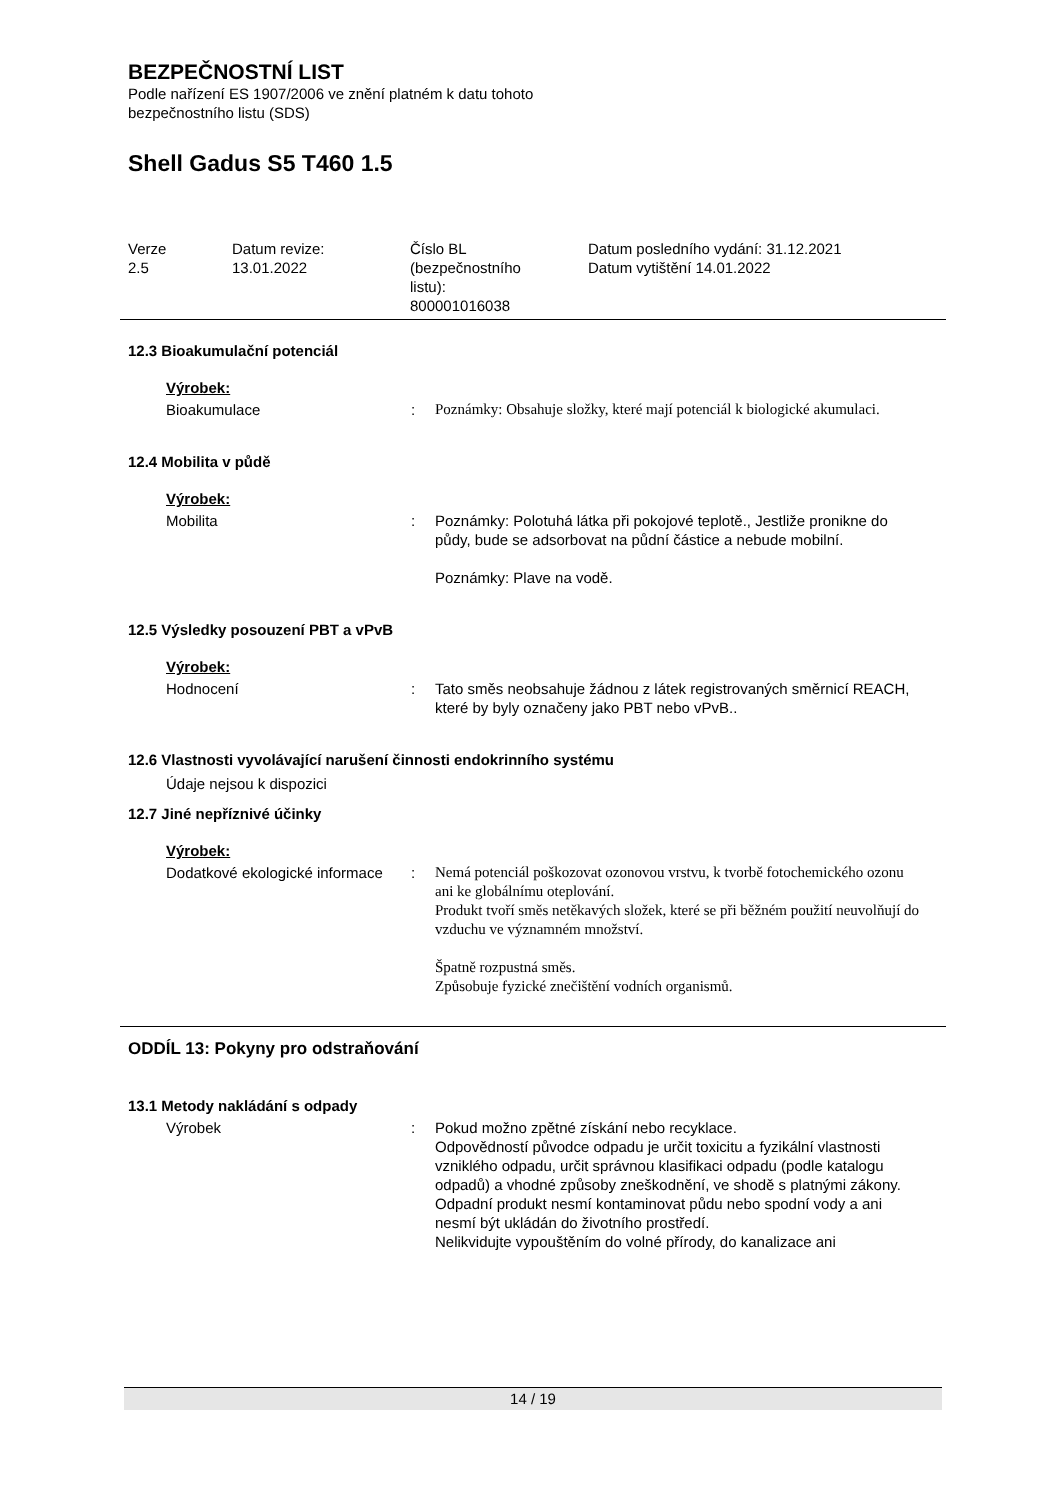BEZPEČNOSTNÍ LIST
Podle nařízení ES 1907/2006 ve znění platném k datu tohoto
bezpečnostního listu (SDS)
Shell Gadus S5 T460 1.5
| Verze 2.5 | Datum revize: 13.01.2022 | Číslo BL (bezpečnostního listu): 800001016038 | Datum posledního vydání: 31.12.2021 Datum vytištění 14.01.2022 |
12.3 Bioakumulační potenciál
Výrobek:
Bioakumulace : Poznámky: Obsahuje složky, které mají potenciál k biologické akumulaci.
12.4 Mobilita v půdě
Výrobek:
Mobilita : Poznámky: Polotuhá látka při pokojové teplotě., Jestliže pronikne do půdy, bude se adsorbovat na půdní částice a nebude mobilní.
Poznámky: Plave na vodě.
12.5 Výsledky posouzení PBT a vPvB
Výrobek:
Hodnocení : Tato směs neobsahuje žádnou z látek registrovaných směrnicí REACH, které by byly označeny jako PBT nebo vPvB..
12.6 Vlastnosti vyvolávající narušení činnosti endokrinního systému
Údaje nejsou k dispozici
12.7 Jiné nepříznivé účinky
Výrobek:
Dodatkové ekologické informace
: Nemá potenciál poškozovat ozonovou vrstvu, k tvorbě fotochemického ozonu ani ke globálnímu oteplování.
Produkt tvoří směs netěkavých složek, které se při běžném použití neuvolňují do vzduchu ve významném množství.
Špatně rozpustná směs.
Způsobuje fyzické znečištění vodních organismů.
ODDÍL 13: Pokyny pro odstraňování
13.1 Metody nakládání s odpady
Výrobek : Pokud možno zpětné získání nebo recyklace.
Odpovědností původce odpadu je určit toxicitu a fyzikální vlastnosti vzniklého odpadu, určit správnou klasifikaci odpadu (podle katalogu odpadů) a vhodné způsoby zneškodnění, ve shodě s platnými zákony.
Odpadní produkt nesmí kontaminovat půdu nebo spodní vody a ani nesmí být ukládán do životního prostředí.
Nelikvidujte vypouštěním do volné přírody, do kanalizace ani
14 / 19